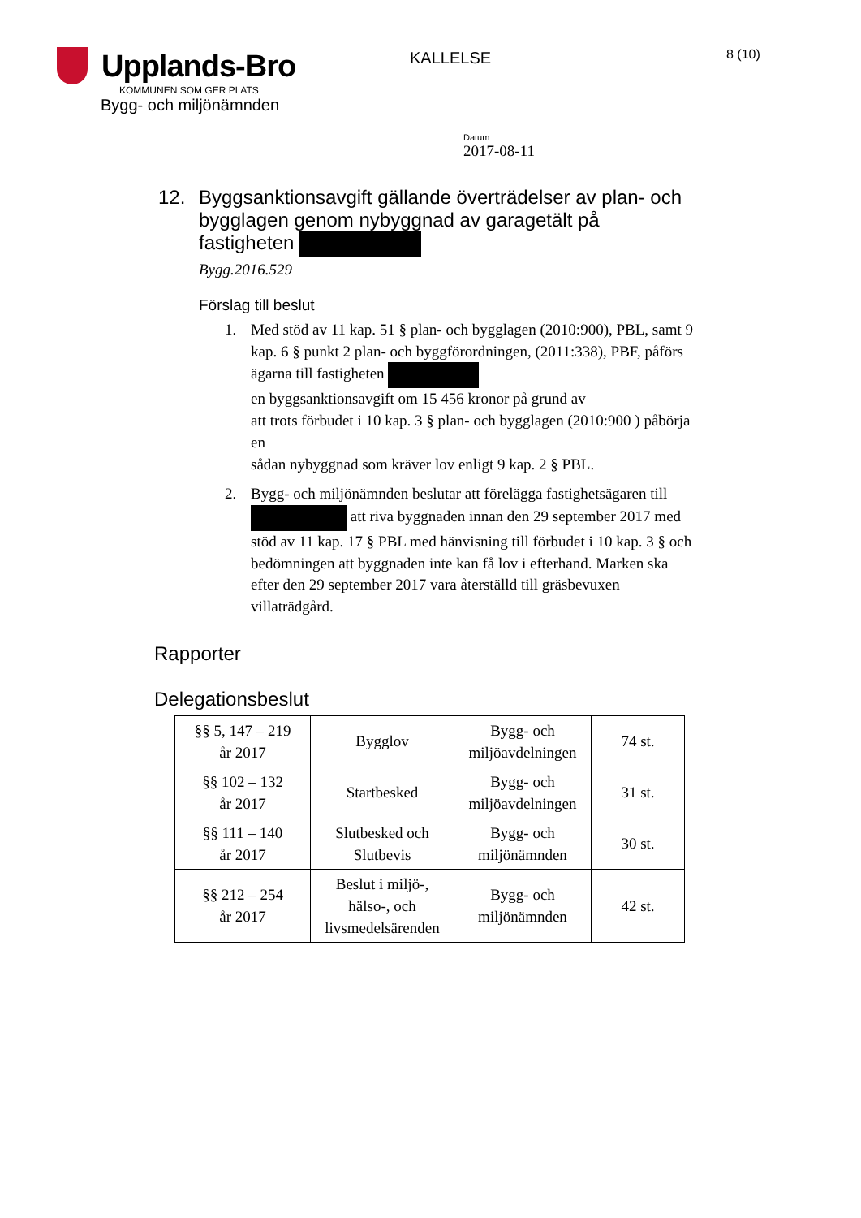Upplands-Bro
KOMMUNEN SOM GER PLATS
Bygg- och miljönämnden
KALLELSE
8 (10)
Datum
2017-08-11
12. Byggsanktionsavgift gällande överträdelser av plan- och bygglagen genom nybyggnad av garagetält på fastigheten
Bygg.2016.529
Förslag till beslut
1. Med stöd av 11 kap. 51 § plan- och bygglagen (2010:900), PBL, samt 9 kap. 6 § punkt 2 plan- och byggförordningen, (2011:338), PBF, påförs ägarna till fastigheten
en byggsanktionsavgift om 15 456 kronor på grund av
att trots förbudet i 10 kap. 3 § plan- och bygglagen (2010:900 ) påbörja en
sådan nybyggnad som kräver lov enligt 9 kap. 2 § PBL.
2. Bygg- och miljönämnden beslutar att förelägga fastighetsägaren till att riva byggnaden innan den 29 september 2017 med stöd av 11 kap. 17 § PBL med hänvisning till förbudet i 10 kap. 3 § och bedömningen att byggnaden inte kan få lov i efterhand. Marken ska efter den 29 september 2017 vara återställd till gräsbevuxen villaträdgård.
Rapporter
Delegationsbeslut
| §§ 5, 147 – 219 år 2017 | Bygglov | Bygg- och miljöavdelningen | 74 st. |
| §§ 102 – 132 år 2017 | Startbesked | Bygg- och miljöavdelningen | 31 st. |
| §§ 111 – 140 år 2017 | Slutbesked och Slutbevis | Bygg- och miljönämnden | 30 st. |
| §§ 212 – 254 år 2017 | Beslut i miljö-, hälso-, och livsmedelsärenden | Bygg- och miljönämnden | 42 st. |